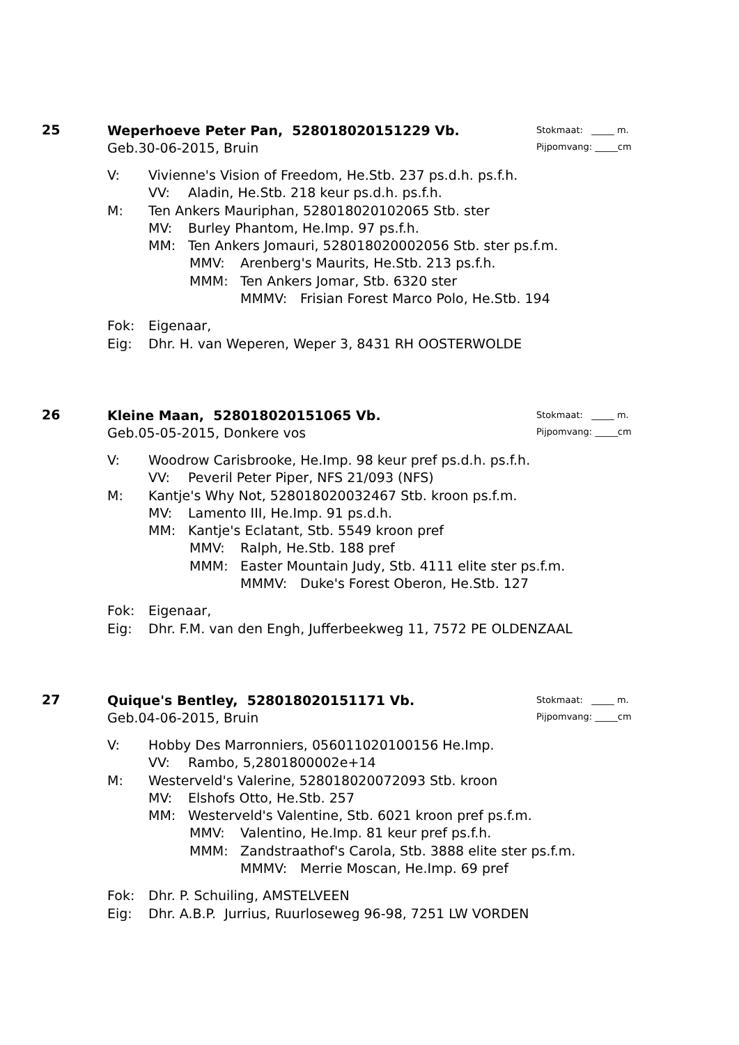25
Weperhoeve Peter Pan, 528018020151229 Vb.
Geb.30-06-2015, Bruin
Stokmaat: _____ m.
Pijpomvang: _____cm
V: Vivienne's Vision of Freedom, He.Stb. 237 ps.d.h. ps.f.h.
VV: Aladin, He.Stb. 218 keur ps.d.h. ps.f.h.
M: Ten Ankers Mauriphan, 528018020102065 Stb. ster
MV: Burley Phantom, He.Imp. 97 ps.f.h.
MM: Ten Ankers Jomauri, 528018020002056 Stb. ster ps.f.m.
MMV: Arenberg's Maurits, He.Stb. 213 ps.f.h.
MMM: Ten Ankers Jomar, Stb. 6320 ster
MMMV: Frisian Forest Marco Polo, He.Stb. 194
Fok: Eigenaar,
Eig: Dhr. H. van Weperen, Weper 3, 8431 RH OOSTERWOLDE
26
Kleine Maan, 528018020151065 Vb.
Geb.05-05-2015, Donkere vos
Stokmaat: _____ m.
Pijpomvang: _____cm
V: Woodrow Carisbrooke, He.Imp. 98 keur pref ps.d.h. ps.f.h.
VV: Peveril Peter Piper, NFS 21/093 (NFS)
M: Kantje's Why Not, 528018020032467 Stb. kroon ps.f.m.
MV: Lamento III, He.Imp. 91 ps.d.h.
MM: Kantje's Eclatant, Stb. 5549 kroon pref
MMV: Ralph, He.Stb. 188 pref
MMM: Easter Mountain Judy, Stb. 4111 elite ster ps.f.m.
MMMV: Duke's Forest Oberon, He.Stb. 127
Fok: Eigenaar,
Eig: Dhr. F.M. van den Engh, Jufferbeekweg 11, 7572 PE OLDENZAAL
27
Quique's Bentley, 528018020151171 Vb.
Geb.04-06-2015, Bruin
Stokmaat: _____ m.
Pijpomvang: _____cm
V: Hobby Des Marronniers, 056011020100156 He.Imp.
VV: Rambo, 5,2801800002e+14
M: Westerveld's Valerine, 528018020072093 Stb. kroon
MV: Elshofs Otto, He.Stb. 257
MM: Westerveld's Valentine, Stb. 6021 kroon pref ps.f.m.
MMV: Valentino, He.Imp. 81 keur pref ps.f.h.
MMM: Zandstraathof's Carola, Stb. 3888 elite ster ps.f.m.
MMMV: Merrie Moscan, He.Imp. 69 pref
Fok: Dhr. P. Schuiling, AMSTELVEEN
Eig: Dhr. A.B.P. Jurrius, Ruurloseweg 96-98, 7251 LW VORDEN